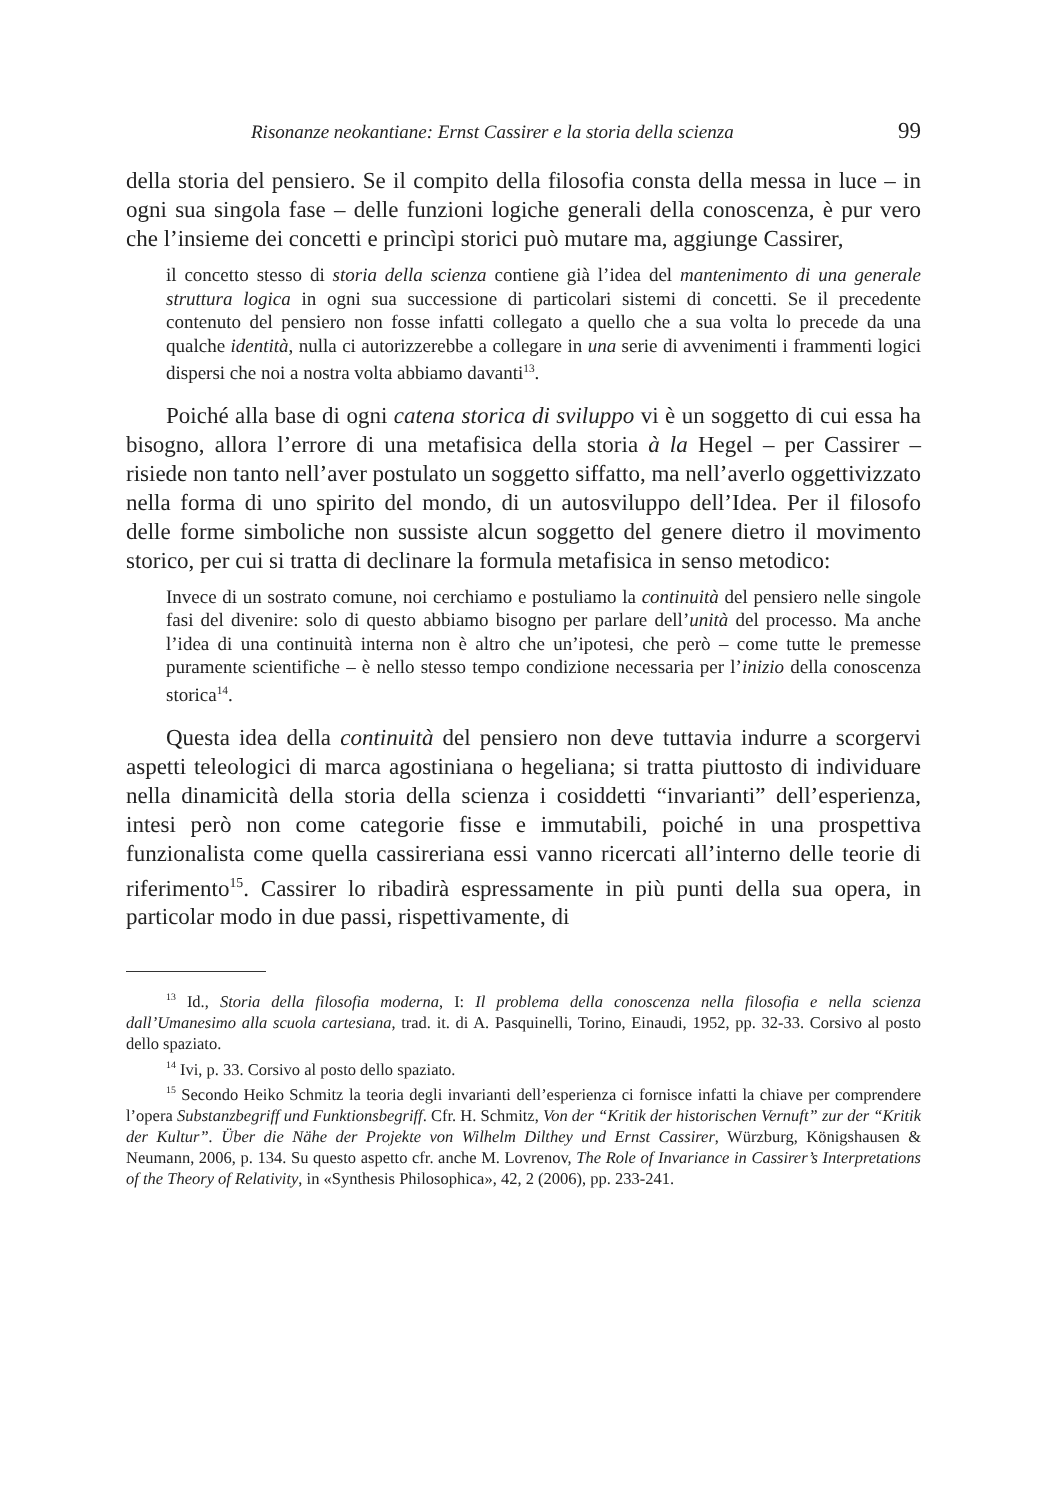Risonanze neokantiane: Ernst Cassirer e la storia della scienza 99
della storia del pensiero. Se il compito della filosofia consta della messa in luce – in ogni sua singola fase – delle funzioni logiche generali della conoscenza, è pur vero che l’insieme dei concetti e princìpi storici può mutare ma, aggiunge Cassirer,
il concetto stesso di storia della scienza contiene già l’idea del mantenimento di una generale struttura logica in ogni sua successione di particolari sistemi di concetti. Se il precedente contenuto del pensiero non fosse infatti collegato a quello che a sua volta lo precede da una qualche identità, nulla ci autorizzerebbe a collegare in una serie di avvenimenti i frammenti logici dispersi che noi a nostra volta abbiamo davanti<sup>13</sup>.
Poiché alla base di ogni catena storica di sviluppo vi è un soggetto di cui essa ha bisogno, allora l’errore di una metafisica della storia à la Hegel – per Cassirer – risiede non tanto nell’aver postulato un soggetto siffatto, ma nell’averlo oggettivizzato nella forma di uno spirito del mondo, di un autosviluppo dell’Idea. Per il filosofo delle forme simboliche non sussiste alcun soggetto del genere dietro il movimento storico, per cui si tratta di declinare la formula metafisica in senso metodico:
Invece di un sostrato comune, noi cerchiamo e postuliamo la continuità del pensiero nelle singole fasi del divenire: solo di questo abbiamo bisogno per parlare dell’unità del processo. Ma anche l’idea di una continuità interna non è altro che un’ipotesi, che però – come tutte le premesse puramente scientifiche – è nello stesso tempo condizione necessaria per l’inizio della conoscenza storica<sup>14</sup>.
Questa idea della continuità del pensiero non deve tuttavia indurre a scorgervi aspetti teleologici di marca agostiniana o hegeliana; si tratta piuttosto di individuare nella dinamicità della storia della scienza i cosiddetti “invarianti” dell’esperienza, intesi però non come categorie fisse e immutabili, poiché in una prospettiva funzionalista come quella cassireriana essi vanno ricercati all’interno delle teorie di riferimento<sup>15</sup>. Cassirer lo ribadirà espressamente in più punti della sua opera, in particolar modo in due passi, rispettivamente, di
<sup>13</sup> Id., Storia della filosofia moderna, I: Il problema della conoscenza nella filosofia e nella scienza dall’Umanesimo alla scuola cartesiana, trad. it. di A. Pasquinelli, Torino, Einaudi, 1952, pp. 32-33. Corsivo al posto dello spaziato.
<sup>14</sup> Ivi, p. 33. Corsivo al posto dello spaziato.
<sup>15</sup> Secondo Heiko Schmitz la teoria degli invarianti dell’esperienza ci fornisce infatti la chiave per comprendere l’opera Substanzbegriff und Funktionsbegriff. Cfr. H. Schmitz, Von der “Kritik der historischen Vernuft” zur der “Kritik der Kultur”. Über die Nähe der Projekte von Wilhelm Dilthey und Ernst Cassirer, Würzburg, Königshausen & Neumann, 2006, p. 134. Su questo aspetto cfr. anche M. Lovrenov, The Role of Invariance in Cassirer’s Interpretations of the Theory of Relativity, in «Synthesis Philosophica», 42, 2 (2006), pp. 233-241.